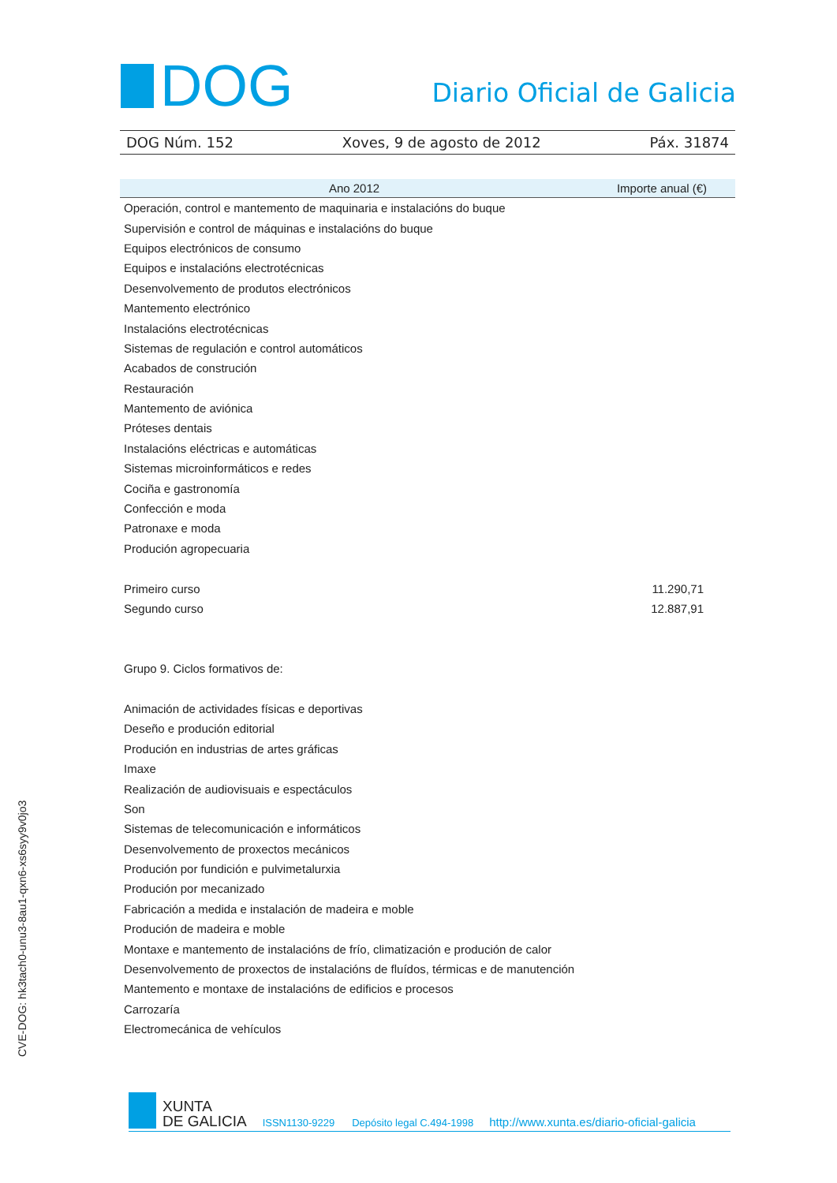DOG
Diario Oficial de Galicia
DOG Núm. 152 Xoves, 9 de agosto de 2012 Páx. 31874
| Ano 2012 | Importe anual (€) |
| --- | --- |
| Operación, control e mantemento de maquinaria e instalacións do buque | |
| Supervisión e control de máquinas e instalacións do buque | |
| Equipos electrónicos de consumo | |
| Equipos e instalacións electrotécnicas | |
| Desenvolvemento de produtos electrónicos | |
| Mantemento electrónico | |
| Instalacións electrotécnicas | |
| Sistemas de regulación e control automáticos | |
| Acabados de construción | |
| Restauración | |
| Mantemento de aviónica | |
| Próteses dentais | |
| Instalacións eléctricas e automáticas | |
| Sistemas microinformáticos e redes | |
| Cociña e gastronomía | |
| Confección e moda | |
| Patronaxe e moda | |
| Produción agropecuaria | |
| Primeiro curso | 11.290,71 |
| Segundo curso | 12.887,91 |
| Grupo 9. Ciclos formativos de: | |
| Animación de actividades físicas e deportivas | |
| Deseño e produción editorial | |
| Produción en industrias de artes gráficas | |
| Imaxe | |
| Realización de audiovisuais e espectáculos | |
| Son | |
| Sistemas de telecomunicación e informáticos | |
| Desenvolvemento de proxectos mecánicos | |
| Produción por fundición e pulvimetalurxia | |
| Produción por mecanizado | |
| Fabricación a medida e instalación de madeira e moble | |
| Produción de madeira e moble | |
| Montaxe e mantemento de instalacións de frío, climatización e produción de calor | |
| Desenvolvemento de proxectos de instalacións de fluídos, térmicas e de manutención | |
| Mantemento e montaxe de instalacións de edificios e procesos | |
| Carrozaría | |
| Electromecánica de vehículos | |
CVE-DOG: hk3tach0-unu3-8au1-qxn6-xs6syy9v0jo3
XUNTA
DE GALICIA
ISSN1130-9229 Depósito legal C.494-1998 http://www.xunta.es/diario-oficial-galicia